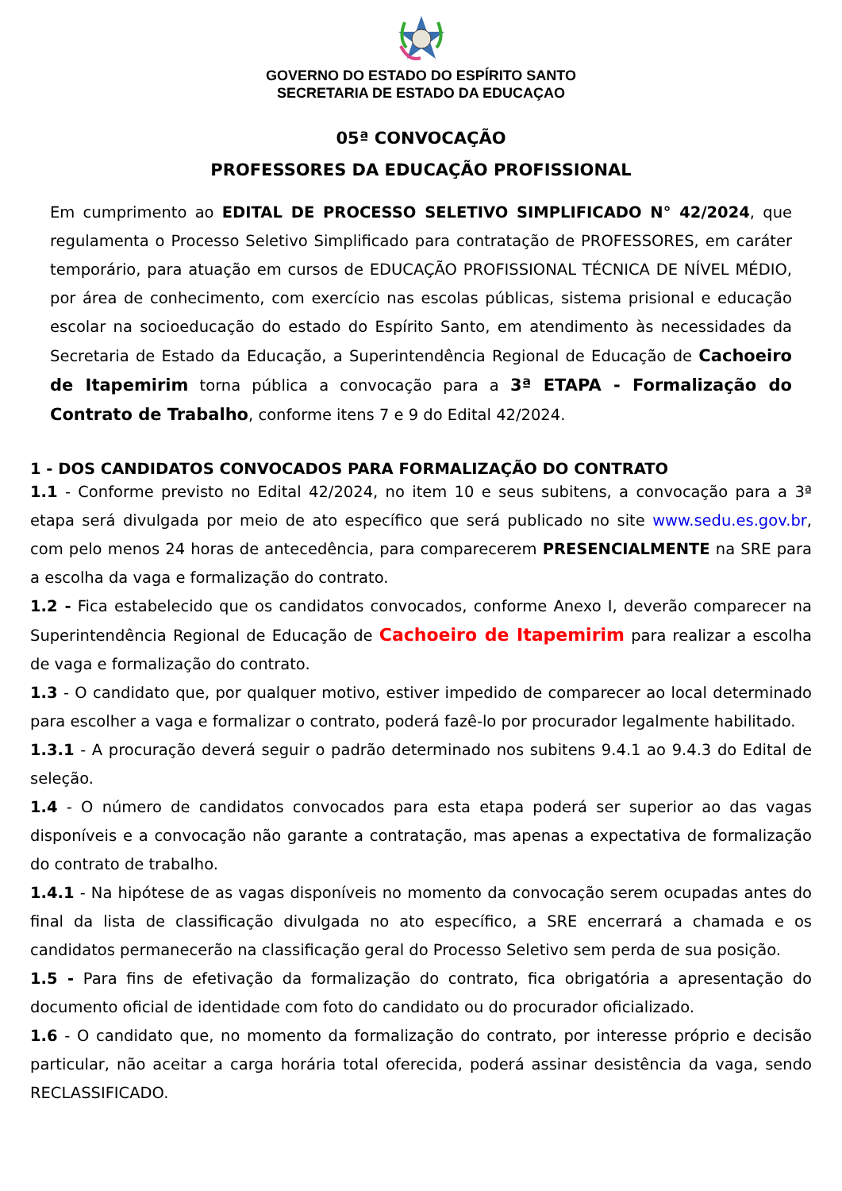GOVERNO DO ESTADO DO ESPÍRITO SANTO
SECRETARIA DE ESTADO DA EDUCAÇAO
05ª CONVOCAÇÃO
PROFESSORES DA EDUCAÇÃO PROFISSIONAL
Em cumprimento ao EDITAL DE PROCESSO SELETIVO SIMPLIFICADO N° 42/2024, que regulamenta o Processo Seletivo Simplificado para contratação de PROFESSORES, em caráter temporário, para atuação em cursos de EDUCAÇÃO PROFISSIONAL TÉCNICA DE NÍVEL MÉDIO, por área de conhecimento, com exercício nas escolas públicas, sistema prisional e educação escolar na socioeducação do estado do Espírito Santo, em atendimento às necessidades da Secretaria de Estado da Educação, a Superintendência Regional de Educação de Cachoeiro de Itapemirim torna pública a convocação para a 3ª ETAPA - Formalização do Contrato de Trabalho, conforme itens 7 e 9 do Edital 42/2024.
1 - DOS CANDIDATOS CONVOCADOS PARA FORMALIZAÇÃO DO CONTRATO
1.1 - Conforme previsto no Edital 42/2024, no item 10 e seus subitens, a convocação para a 3ª etapa será divulgada por meio de ato específico que será publicado no site www.sedu.es.gov.br, com pelo menos 24 horas de antecedência, para comparecerem PRESENCIALMENTE na SRE para a escolha da vaga e formalização do contrato.
1.2 - Fica estabelecido que os candidatos convocados, conforme Anexo I, deverão comparecer na Superintendência Regional de Educação de Cachoeiro de Itapemirim para realizar a escolha de vaga e formalização do contrato.
1.3 - O candidato que, por qualquer motivo, estiver impedido de comparecer ao local determinado para escolher a vaga e formalizar o contrato, poderá fazê-lo por procurador legalmente habilitado.
1.3.1 - A procuração deverá seguir o padrão determinado nos subitens 9.4.1 ao 9.4.3 do Edital de seleção.
1.4 - O número de candidatos convocados para esta etapa poderá ser superior ao das vagas disponíveis e a convocação não garante a contratação, mas apenas a expectativa de formalização do contrato de trabalho.
1.4.1 - Na hipótese de as vagas disponíveis no momento da convocação serem ocupadas antes do final da lista de classificação divulgada no ato específico, a SRE encerrará a chamada e os candidatos permanecerão na classificação geral do Processo Seletivo sem perda de sua posição.
1.5 - Para fins de efetivação da formalização do contrato, fica obrigatória a apresentação do documento oficial de identidade com foto do candidato ou do procurador oficializado.
1.6 - O candidato que, no momento da formalização do contrato, por interesse próprio e decisão particular, não aceitar a carga horária total oferecida, poderá assinar desistência da vaga, sendo RECLASSIFICADO.